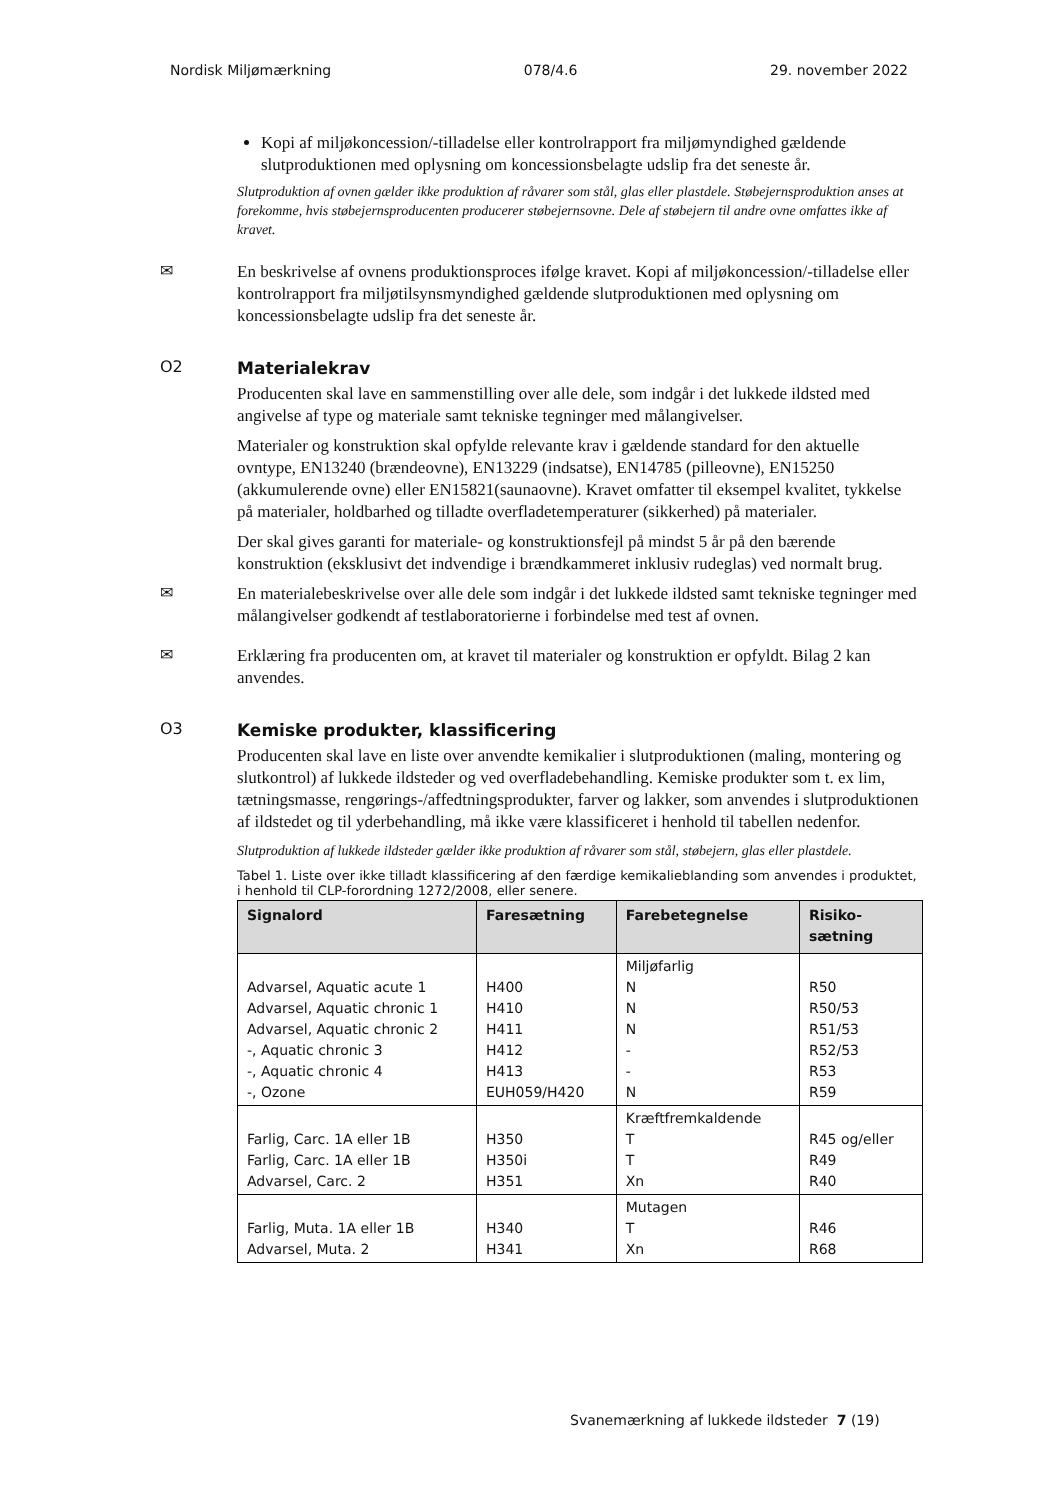Nordisk Miljømærkning 078/4.6 29. november 2022
Kopi af miljøkoncession/-tilladelse eller kontrolrapport fra miljømyndighed gældende slutproduktionen med oplysning om koncessionsbelagte udslip fra det seneste år.
Slutproduktion af ovnen gælder ikke produktion af råvarer som stål, glas eller plastdele. Støbejernsproduktion anses at forekomme, hvis støbejernsproducenten producerer støbejernsovne. Dele af støbejern til andre ovne omfattes ikke af kravet.
✉
En beskrivelse af ovnens produktionsproces ifølge kravet. Kopi af miljøkoncession/-tilladelse eller kontrolrapport fra miljøtilsynsmyndighed gældende slutproduktionen med oplysning om koncessionsbelagte udslip fra det seneste år.
O2
Materialekrav
Producenten skal lave en sammenstilling over alle dele, som indgår i det lukkede ildsted med angivelse af type og materiale samt tekniske tegninger med målangivelser.
Materialer og konstruktion skal opfylde relevante krav i gældende standard for den aktuelle ovntype, EN13240 (brændeovne), EN13229 (indsatse), EN14785 (pilleovne), EN15250 (akkumulerende ovne) eller EN15821(saunaovne). Kravet omfatter til eksempel kvalitet, tykkelse på materialer, holdbarhed og tilladte overfladetemperaturer (sikkerhed) på materialer.
Der skal gives garanti for materiale- og konstruktionsfejl på mindst 5 år på den bærende konstruktion (eksklusivt det indvendige i brændkammeret inklusiv rudeglas) ved normalt brug.
✉
En materialebeskrivelse over alle dele som indgår i det lukkede ildsted samt tekniske tegninger med målangivelser godkendt af testlaboratorierne i forbindelse med test af ovnen.
✉
Erklæring fra producenten om, at kravet til materialer og konstruktion er opfyldt. Bilag 2 kan anvendes.
O3
Kemiske produkter, klassificering
Producenten skal lave en liste over anvendte kemikalier i slutproduktionen (maling, montering og slutkontrol) af lukkede ildsteder og ved overfladebehandling. Kemiske produkter som t. ex lim, tætningsmasse, rengørings-/affedtningsprodukter, farver og lakker, som anvendes i slutproduktionen af ildstedet og til yderbehandling, må ikke være klassificeret i henhold til tabellen nedenfor.
Slutproduktion af lukkede ildsteder gælder ikke produktion af råvarer som stål, støbejern, glas eller plastdele.
Tabel 1. Liste over ikke tilladt klassificering af den færdige kemikalieblanding som anvendes i produktet, i henhold til CLP-forordning 1272/2008, eller senere.
| Signalord | Faresætning | Farebetegnelse | Risiko- sætning |
| --- | --- | --- | --- |
| Advarsel, Aquatic acute 1 Advarsel, Aquatic chronic 1 Advarsel, Aquatic chronic 2 -, Aquatic chronic 3 -, Aquatic chronic 4 -, Ozone | H400 H410 H411 H412 H413 EUH059/H420 | Miljøfarlig N N N - - N | R50 R50/53 R51/53 R52/53 R53 R59 |
| Farlig, Carc. 1A eller 1B Farlig, Carc. 1A eller 1B Advarsel, Carc. 2 | H350 H350i H351 | Kræftfremkaldende T T Xn | R45 og/eller R49 R40 |
| Farlig, Muta. 1A eller 1B Advarsel, Muta. 2 | H340 H341 | Mutagen T Xn | R46 R68 |
Svanemærkning af lukkede ildsteder 7 (19)